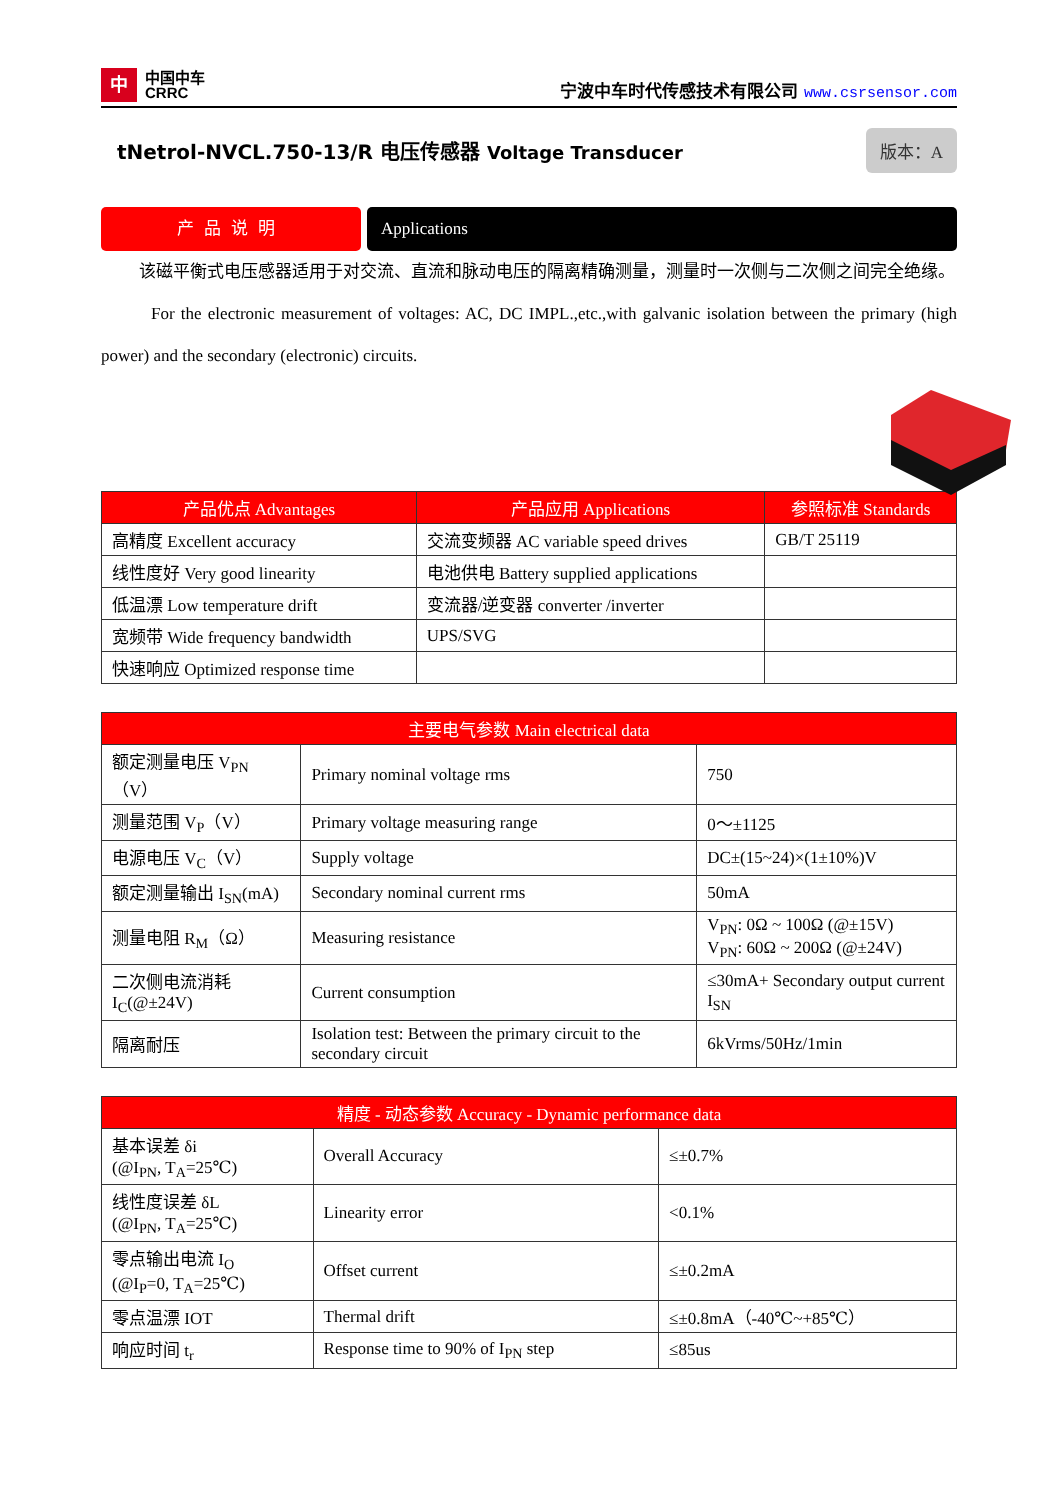中
中国中车
CRRC
宁波中车时代传感技术有限公司 www.csrsensor.com
tNetrol-NVCL.750-13/R 电压传感器 Voltage Transducer
版本：A
产品说明 Applications
该磁平衡式电压感器适用于对交流、直流和脉动电压的隔离精确测量，测量时一次侧与二次侧之间完全绝缘。
For the electronic measurement of voltages: AC, DC IMPL.,etc.,with galvanic isolation between the primary (high power) and the secondary (electronic) circuits.
| 产品优点 Advantages | 产品应用 Applications | 参照标准 Standards |
| --- | --- | --- |
| 高精度 Excellent accuracy | 交流变频器 AC variable speed drives | GB/T 25119 |
| 线性度好 Very good linearity | 电池供电 Battery supplied applications | |
| 低温漂 Low temperature drift | 变流器/逆变器 converter /inverter | |
| 宽频带 Wide frequency bandwidth | UPS/SVG | |
| 快速响应 Optimized response time | | |
| 主要电气参数 Main electrical data | | |
| --- | --- | --- |
| 额定测量电压 V<sub>PN</sub>（V） | Primary nominal voltage rms | 750 |
| 测量范围 V<sub>P</sub>（V） | Primary voltage measuring range | 0～±1125 |
| 电源电压 V<sub>C</sub>（V） | Supply voltage | DC±(15~24)×(1±10%)V |
| 额定测量输出 I<sub>SN</sub>(mA) | Secondary nominal current rms | 50mA |
| 测量电阻 R<sub>M</sub>（Ω） | Measuring resistance | V<sub>PN</sub>: 0Ω ~ 100Ω (@±15V) V<sub>PN</sub>: 60Ω ~ 200Ω (@±24V) |
| 二次侧电流消耗 I<sub>C</sub>(@±24V) | Current consumption | ≤30mA+ Secondary output current I<sub>SN</sub> |
| 隔离耐压 | Isolation test: Between the primary circuit to the secondary circuit | 6kVrms/50Hz/1min |
| 精度 - 动态参数 Accuracy - Dynamic performance data | | |
| --- | --- | --- |
| 基本误差 δi (@I<sub>PN</sub>, T<sub>A</sub>=25℃) | Overall Accuracy | ≤±0.7% |
| 线性度误差 δL (@I<sub>PN</sub>, T<sub>A</sub>=25℃) | Linearity error | <0.1% |
| 零点输出电流 I<sub>O</sub> (@I<sub>P</sub>=0, T<sub>A</sub>=25℃) | Offset current | ≤±0.2mA |
| 零点温漂 IOT | Thermal drift | ≤±0.8mA（-40℃~+85℃） |
| 响应时间 t<sub>r</sub> | Response time to 90% of I<sub>PN</sub> step | ≤85us |